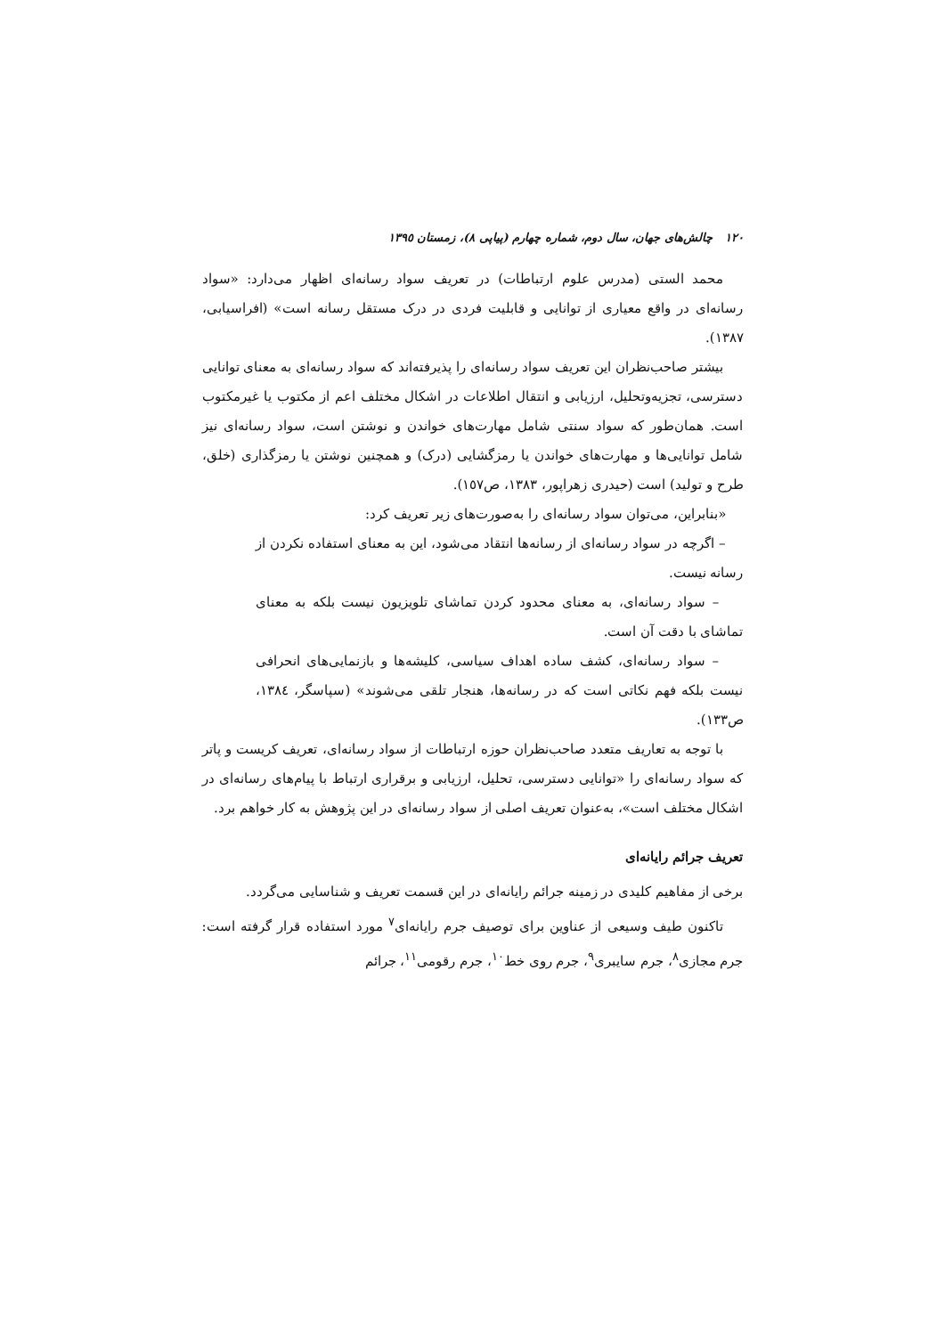١٢٠ چالش‌های جهان، سال دوم، شماره چهارم (پیاپی ٨)، زمستان ١٣٩٥
محمد الستی (مدرس علوم ارتباطات) در تعریف سواد رسانه‌ای اظهار می‌دارد: «سواد رسانه‌ای در واقع معیاری از توانایی و قابلیت فردی در درک مستقل رسانه است» (افراسیابی، ١٣٨٧).
بیشتر صاحب‌نظران این تعریف سواد رسانه‌ای را پذیرفته‌اند که سواد رسانه‌ای به معنای توانایی دسترسی، تجزیه‌وتحلیل، ارزیابی و انتقال اطلاعات در اشکال مختلف اعم از مکتوب یا غیرمکتوب است. همان‌طور که سواد سنتی شامل مهارت‌های خواندن و نوشتن است، سواد رسانه‌ای نیز شامل توانایی‌ها و مهارت‌های خواندن یا رمزگشایی (درک) و همچنین نوشتن یا رمزگذاری (خلق، طرح و تولید) است (حیدری زهراپور، ١٣٨٣، ص١٥٧).
«بنابراین، می‌توان سواد رسانه‌ای را به‌صورت‌های زیر تعریف کرد:
– اگرچه در سواد رسانه‌ای از رسانه‌ها انتقاد می‌شود، این به معنای استفاده نکردن از رسانه نیست.
– سواد رسانه‌ای، به معنای محدود کردن تماشای تلویزیون نیست بلکه به معنای تماشای با دقت آن است.
– سواد رسانه‌ای، کشف ساده اهداف سیاسی، کلیشه‌ها و بازنمایی‌های انحرافی نیست بلکه فهم نکاتی است که در رسانه‌ها، هنجار تلقی می‌شوند» (سپاسگر، ١٣٨٤، ص١٣٣).
با توجه به تعاریف متعدد صاحب‌نظران حوزه ارتباطات از سواد رسانه‌ای، تعریف کریست و پاتر که سواد رسانه‌ای را «توانایی دسترسی، تحلیل، ارزیابی و برقراری ارتباط با پیام‌های رسانه‌ای در اشکال مختلف است»، به‌عنوان تعریف اصلی از سواد رسانه‌ای در این پژوهش به کار خواهم برد.
تعریف جرائم رایانه‌ای
برخی از مفاهیم کلیدی در زمینه جرائم رایانه‌ای در این قسمت تعریف و شناسایی می‌گردد.
تاکنون طیف وسیعی از عناوین برای توصیف جرم رایانه‌ای<sup>٧</sup> مورد استفاده قرار گرفته است: جرم مجازی<sup>٨</sup>، جرم سایبری<sup>٩</sup>، جرم روی خط<sup>١٠</sup>، جرم رقومی<sup>١١</sup>، جرائم